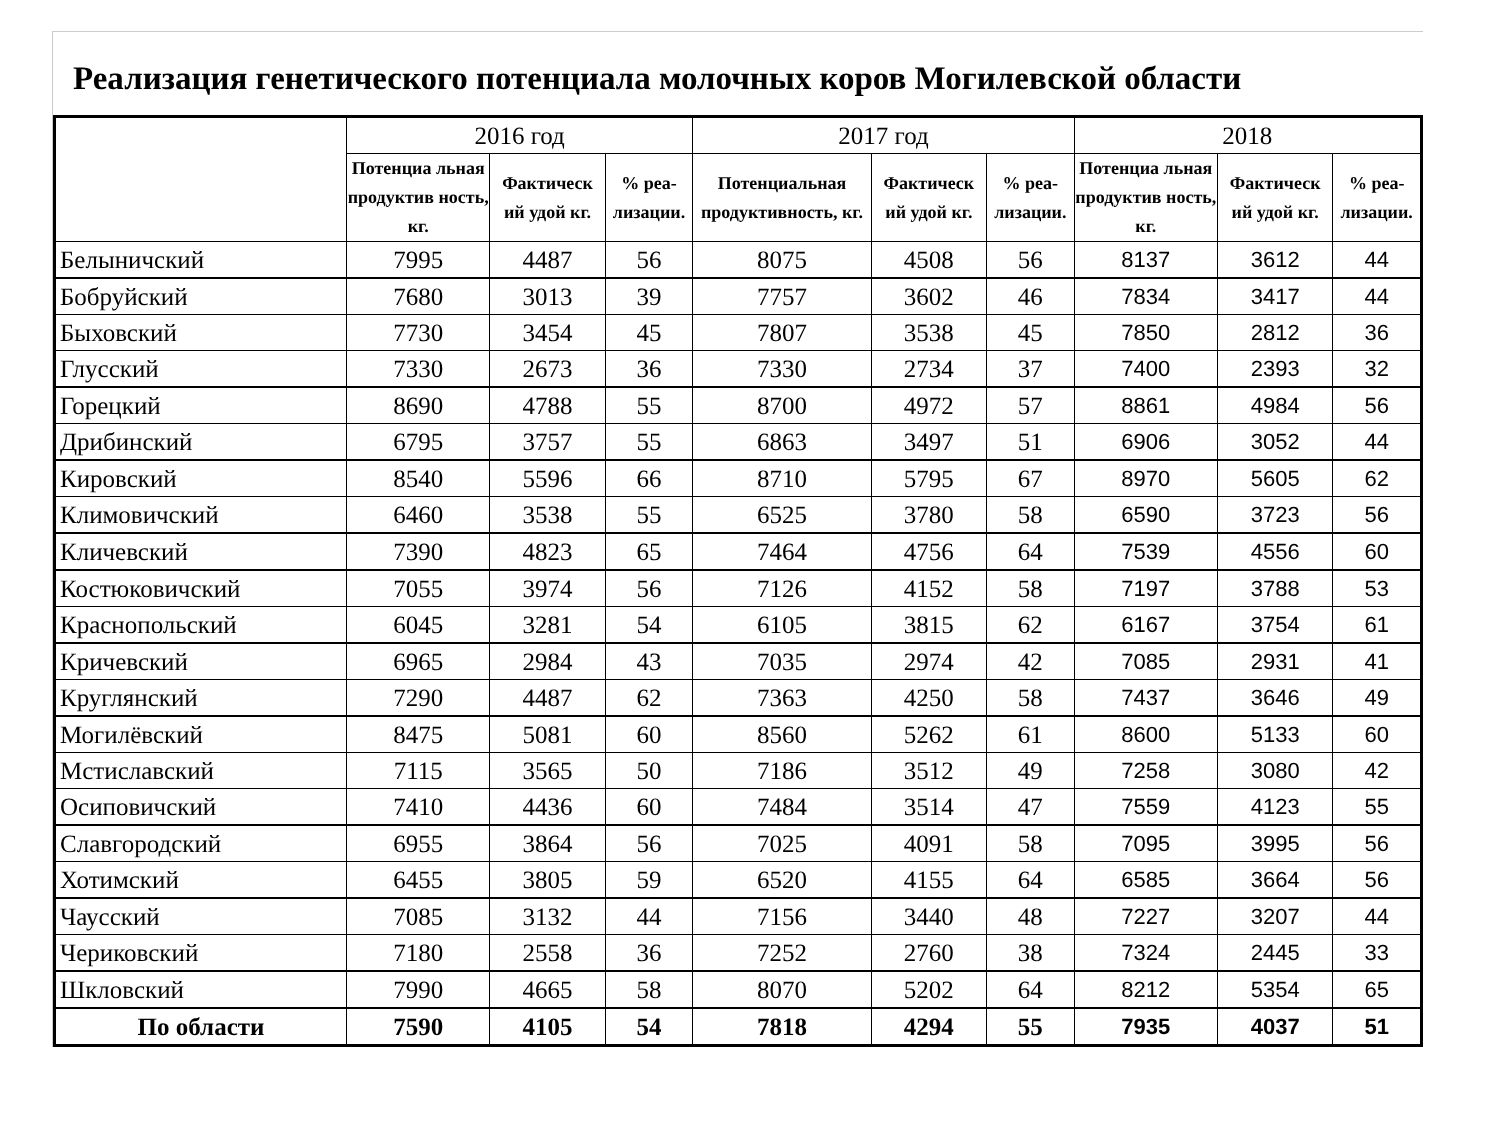Реализация генетического потенциала молочных коров Могилевской области
| | 2016 год | | | 2017 год | | | 2018 | | |
| --- | --- | --- | --- | --- | --- | --- | --- | --- | --- |
| | Потенциа льная продуктив ность, кг. | Фактическ ий удой кг. | % реа-лизации. | Потенциальная продуктивность, кг. | Фактическ ий удой кг. | % реа-лизации. | Потенциа льная продуктив ность, кг. | Фактическ ий удой кг. | % реа-лизации. |
| Белыничский | 7995 | 4487 | 56 | 8075 | 4508 | 56 | 8137 | 3612 | 44 |
| Бобруйский | 7680 | 3013 | 39 | 7757 | 3602 | 46 | 7834 | 3417 | 44 |
| Быховский | 7730 | 3454 | 45 | 7807 | 3538 | 45 | 7850 | 2812 | 36 |
| Глусский | 7330 | 2673 | 36 | 7330 | 2734 | 37 | 7400 | 2393 | 32 |
| Горецкий | 8690 | 4788 | 55 | 8700 | 4972 | 57 | 8861 | 4984 | 56 |
| Дрибинский | 6795 | 3757 | 55 | 6863 | 3497 | 51 | 6906 | 3052 | 44 |
| Кировский | 8540 | 5596 | 66 | 8710 | 5795 | 67 | 8970 | 5605 | 62 |
| Климовичский | 6460 | 3538 | 55 | 6525 | 3780 | 58 | 6590 | 3723 | 56 |
| Кличевский | 7390 | 4823 | 65 | 7464 | 4756 | 64 | 7539 | 4556 | 60 |
| Костюковичский | 7055 | 3974 | 56 | 7126 | 4152 | 58 | 7197 | 3788 | 53 |
| Краснопольский | 6045 | 3281 | 54 | 6105 | 3815 | 62 | 6167 | 3754 | 61 |
| Кричевский | 6965 | 2984 | 43 | 7035 | 2974 | 42 | 7085 | 2931 | 41 |
| Круглянский | 7290 | 4487 | 62 | 7363 | 4250 | 58 | 7437 | 3646 | 49 |
| Могилёвский | 8475 | 5081 | 60 | 8560 | 5262 | 61 | 8600 | 5133 | 60 |
| Мстиславский | 7115 | 3565 | 50 | 7186 | 3512 | 49 | 7258 | 3080 | 42 |
| Осиповичский | 7410 | 4436 | 60 | 7484 | 3514 | 47 | 7559 | 4123 | 55 |
| Славгородский | 6955 | 3864 | 56 | 7025 | 4091 | 58 | 7095 | 3995 | 56 |
| Хотимский | 6455 | 3805 | 59 | 6520 | 4155 | 64 | 6585 | 3664 | 56 |
| Чаусский | 7085 | 3132 | 44 | 7156 | 3440 | 48 | 7227 | 3207 | 44 |
| Чериковский | 7180 | 2558 | 36 | 7252 | 2760 | 38 | 7324 | 2445 | 33 |
| Шкловский | 7990 | 4665 | 58 | 8070 | 5202 | 64 | 8212 | 5354 | 65 |
| По области | 7590 | 4105 | 54 | 7818 | 4294 | 55 | 7935 | 4037 | 51 |